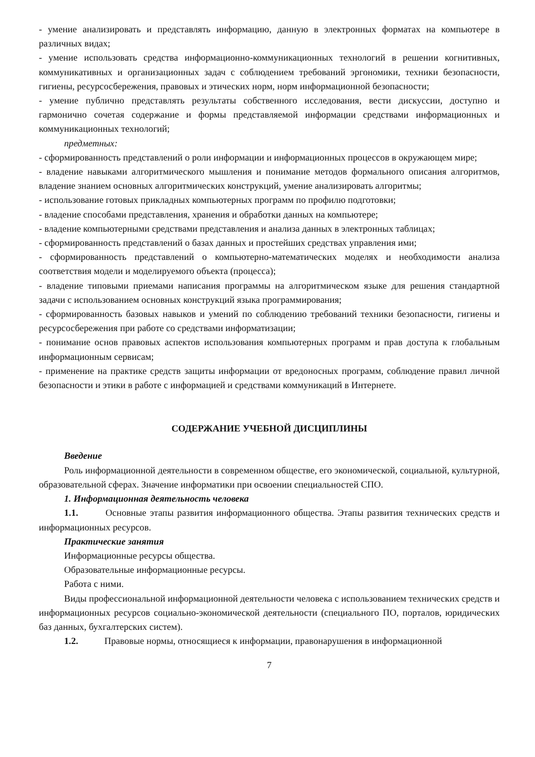- умение анализировать и представлять информацию, данную в электронных форматах на компьютере в различных видах;
- умение использовать средства информационно-коммуникационных технологий в решении когнитивных, коммуникативных и организационных задач с соблюдением требований эргономики, техники безопасности, гигиены, ресурсосбережения, правовых и этических норм, норм информационной безопасности;
- умение публично представлять результаты собственного исследования, вести дискуссии, доступно и гармонично сочетая содержание и формы представляемой информации средствами информационных и коммуникационных технологий;
предметных:
- сформированность представлений о роли информации и информационных процессов в окружающем мире;
- владение навыками алгоритмического мышления и понимание методов формального описания алгоритмов, владение знанием основных алгоритмических конструкций, умение анализировать алгоритмы;
- использование готовых прикладных компьютерных программ по профилю подготовки;
- владение способами представления, хранения и обработки данных на компьютере;
- владение компьютерными средствами представления и анализа данных в электронных таблицах;
- сформированность представлений о базах данных и простейших средствах управления ими;
- сформированность представлений о компьютерно-математических моделях и необходимости анализа соответствия модели и моделируемого объекта (процесса);
- владение типовыми приемами написания программы на алгоритмическом языке для решения стандартной задачи с использованием основных конструкций языка программирования;
- сформированность базовых навыков и умений по соблюдению требований техники безопасности, гигиены и ресурсосбережения при работе со средствами информатизации;
- понимание основ правовых аспектов использования компьютерных программ и прав доступа к глобальным информационным сервисам;
- применение на практике средств защиты информации от вредоносных программ, соблюдение правил личной безопасности и этики в работе с информацией и средствами коммуникаций в Интернете.
СОДЕРЖАНИЕ УЧЕБНОЙ ДИСЦИПЛИНЫ
Введение
Роль информационной деятельности в современном обществе, его экономической, социальной, культурной, образовательной сферах. Значение информатики при освоении специальностей СПО.
1. Информационная деятельность человека
1.1. Основные этапы развития информационного общества. Этапы развития технических средств и информационных ресурсов.
Практические занятия
Информационные ресурсы общества.
Образовательные информационные ресурсы.
Работа с ними.
Виды профессиональной информационной деятельности человека с использованием технических средств и информационных ресурсов социально-экономической деятельности (специального ПО, порталов, юридических баз данных, бухгалтерских систем).
1.2. Правовые нормы, относящиеся к информации, правонарушения в информационной
7